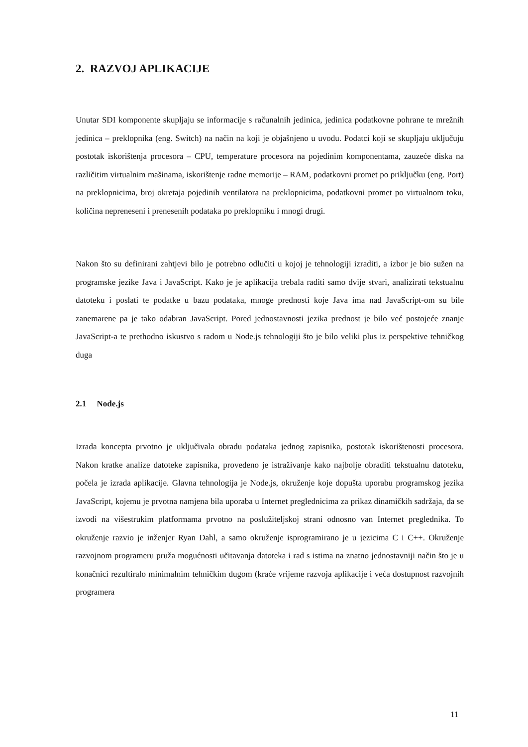2. RAZVOJ APLIKACIJE
Unutar SDI komponente skupljaju se informacije s računalnih jedinica, jedinica podatkovne pohrane te mrežnih jedinica – preklopnika (eng. Switch) na način na koji je objašnjeno u uvodu. Podatci koji se skupljaju uključuju postotak iskorištenja procesora – CPU, temperature procesora na pojedinim komponentama, zauzeće diska na različitim virtualnim mašinama, iskorištenje radne memorije – RAM, podatkovni promet po priključku (eng. Port) na preklopnicima, broj okretaja pojedinih ventilatora na preklopnicima, podatkovni promet po virtualnom toku, količina nepreneseni i prenesenih podataka po preklopniku i mnogi drugi.
Nakon što su definirani zahtjevi bilo je potrebno odlučiti u kojoj je tehnologiji izraditi, a izbor je bio sužen na programske jezike Java i JavaScript. Kako je je aplikacija trebala raditi samo dvije stvari, analizirati tekstualnu datoteku i poslati te podatke u bazu podataka, mnoge prednosti koje Java ima nad JavaScript-om su bile zanemarene pa je tako odabran JavaScript. Pored jednostavnosti jezika prednost je bilo već postojeće znanje JavaScript-a te prethodno iskustvo s radom u Node.js tehnologiji što je bilo veliki plus iz perspektive tehničkog duga
2.1 Node.js
Izrada koncepta prvotno je uključivala obradu podataka jednog zapisnika, postotak iskorištenosti procesora. Nakon kratke analize datoteke zapisnika, provedeno je istraživanje kako najbolje obraditi tekstualnu datoteku, počela je izrada aplikacije. Glavna tehnologija je Node.js, okruženje koje dopušta uporabu programskog jezika JavaScript, kojemu je prvotna namjena bila uporaba u Internet preglednicima za prikaz dinamičkih sadržaja, da se izvodi na višestrukim platformama prvotno na poslužiteljskoj strani odnosno van Internet preglednika. To okruženje razvio je inženjer Ryan Dahl, a samo okruženje isprogramirano je u jezicima C i C++. Okruženje razvojnom programeru pruža mogućnosti učitavanja datoteka i rad s istima na znatno jednostavniji način što je u konačnici rezultiralo minimalnim tehničkim dugom (kraće vrijeme razvoja aplikacije i veća dostupnost razvojnih programera
11